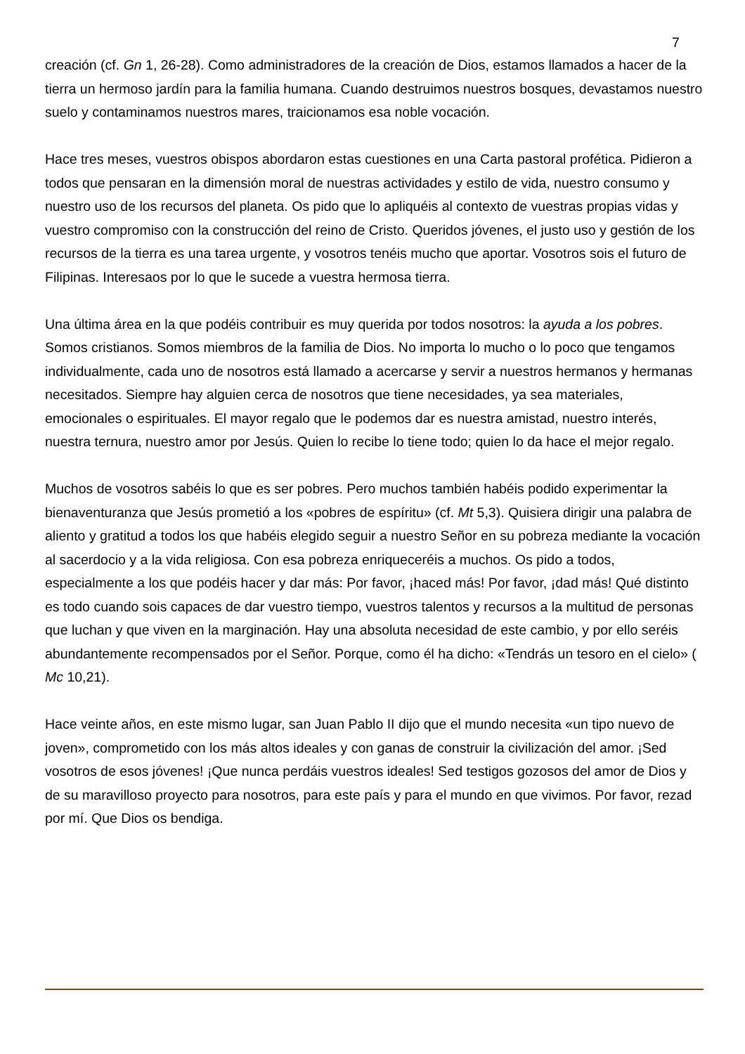7
creación (cf. Gn 1, 26-28). Como administradores de la creación de Dios, estamos llamados a hacer de la tierra un hermoso jardín para la familia humana. Cuando destruimos nuestros bosques, devastamos nuestro suelo y contaminamos nuestros mares, traicionamos esa noble vocación.
Hace tres meses, vuestros obispos abordaron estas cuestiones en una Carta pastoral profética. Pidieron a todos que pensaran en la dimensión moral de nuestras actividades y estilo de vida, nuestro consumo y nuestro uso de los recursos del planeta. Os pido que lo apliquéis al contexto de vuestras propias vidas y vuestro compromiso con la construcción del reino de Cristo. Queridos jóvenes, el justo uso y gestión de los recursos de la tierra es una tarea urgente, y vosotros tenéis mucho que aportar. Vosotros sois el futuro de Filipinas. Interesaos por lo que le sucede a vuestra hermosa tierra.
Una última área en la que podéis contribuir es muy querida por todos nosotros: la ayuda a los pobres. Somos cristianos. Somos miembros de la familia de Dios. No importa lo mucho o lo poco que tengamos individualmente, cada uno de nosotros está llamado a acercarse y servir a nuestros hermanos y hermanas necesitados. Siempre hay alguien cerca de nosotros que tiene necesidades, ya sea materiales, emocionales o espirituales. El mayor regalo que le podemos dar es nuestra amistad, nuestro interés, nuestra ternura, nuestro amor por Jesús. Quien lo recibe lo tiene todo; quien lo da hace el mejor regalo.
Muchos de vosotros sabéis lo que es ser pobres. Pero muchos también habéis podido experimentar la bienaventuranza que Jesús prometió a los «pobres de espíritu» (cf. Mt 5,3). Quisiera dirigir una palabra de aliento y gratitud a todos los que habéis elegido seguir a nuestro Señor en su pobreza mediante la vocación al sacerdocio y a la vida religiosa. Con esa pobreza enriqueceréis a muchos. Os pido a todos, especialmente a los que podéis hacer y dar más: Por favor, ¡haced más! Por favor, ¡dad más! Qué distinto es todo cuando sois capaces de dar vuestro tiempo, vuestros talentos y recursos a la multitud de personas que luchan y que viven en la marginación. Hay una absoluta necesidad de este cambio, y por ello seréis abundantemente recompensados por el Señor. Porque, como él ha dicho: «Tendrás un tesoro en el cielo» ( Mc 10,21).
Hace veinte años, en este mismo lugar, san Juan Pablo II dijo que el mundo necesita «un tipo nuevo de joven», comprometido con los más altos ideales y con ganas de construir la civilización del amor. ¡Sed vosotros de esos jóvenes! ¡Que nunca perdáis vuestros ideales! Sed testigos gozosos del amor de Dios y de su maravilloso proyecto para nosotros, para este país y para el mundo en que vivimos. Por favor, rezad por mí. Que Dios os bendiga.